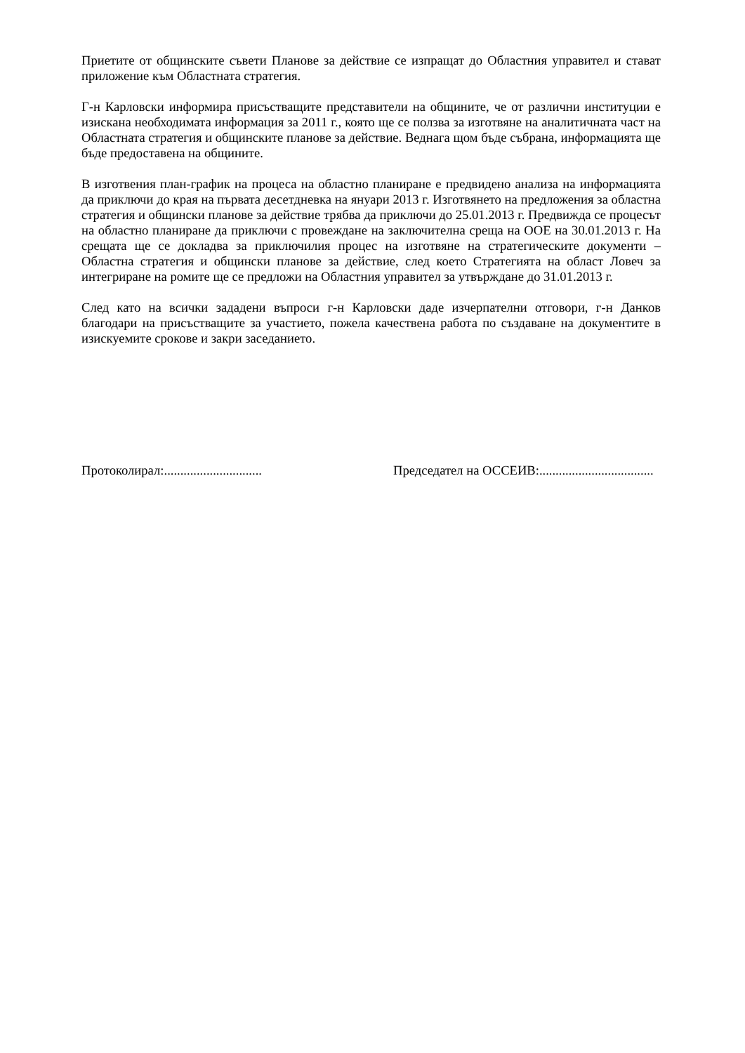Приетите от общинските съвети Планове за действие се изпращат до Областния управител и стават приложение към Областната стратегия.
Г-н Карловски информира присъстващите представители на общините, че от различни институции е изискана необходимата информация за 2011 г., която ще се ползва за изготвяне на аналитичната част на Областната стратегия и общинските планове за действие. Веднага щом бъде събрана, информацията ще бъде предоставена на общините.
В изготвения план-график на процеса на областно планиране е предвидено анализа на информацията да приключи до края на първата десетдневка на януари 2013 г. Изготвянето на предложения за областна стратегия и общински планове за действие трябва да приключи до 25.01.2013 г. Предвижда се процесът на областно планиране да приключи с провеждане на заключителна среща на ООЕ на 30.01.2013 г. На срещата ще се докладва за приключилия процес на изготвяне на стратегическите документи – Областна стратегия и общински планове за действие, след което Стратегията на област Ловеч за интегриране на ромите ще се предложи на Областния управител за утвърждане до 31.01.2013 г.
След като на всички зададени въпроси г-н Карловски даде изчерпателни отговори, г-н Данков благодари на присъстващите за участието, пожела качествена работа по създаване на документите в изискуемите срокове и закри заседанието.
Протоколирал:..............................
Председател на ОССЕИВ:...................................